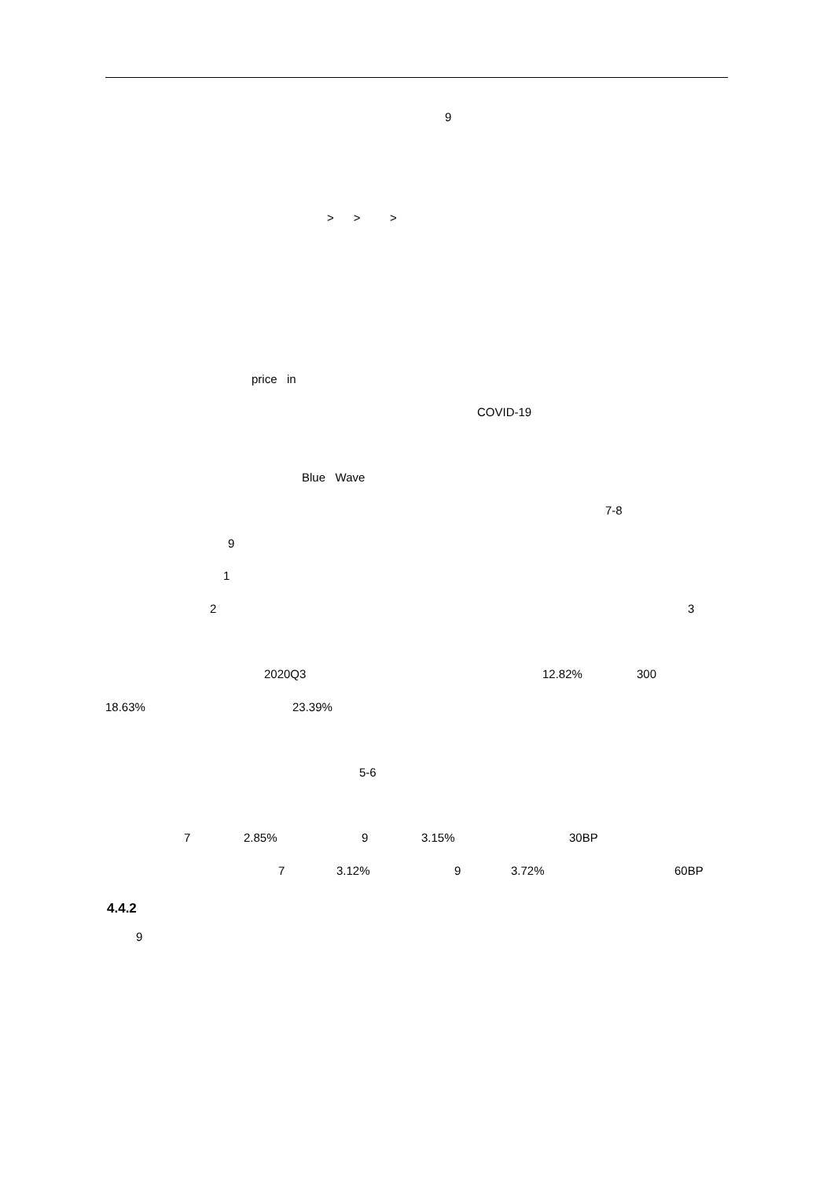9
> > >
price in
COVID-19
Blue Wave
7-8
9
1
2
3
2020Q3
12.82%
300
18.63%
23.39%
5-6
7
2.85%
9
3.15%
30BP
7
3.12%
9
3.72%
60BP
4.4.2
9